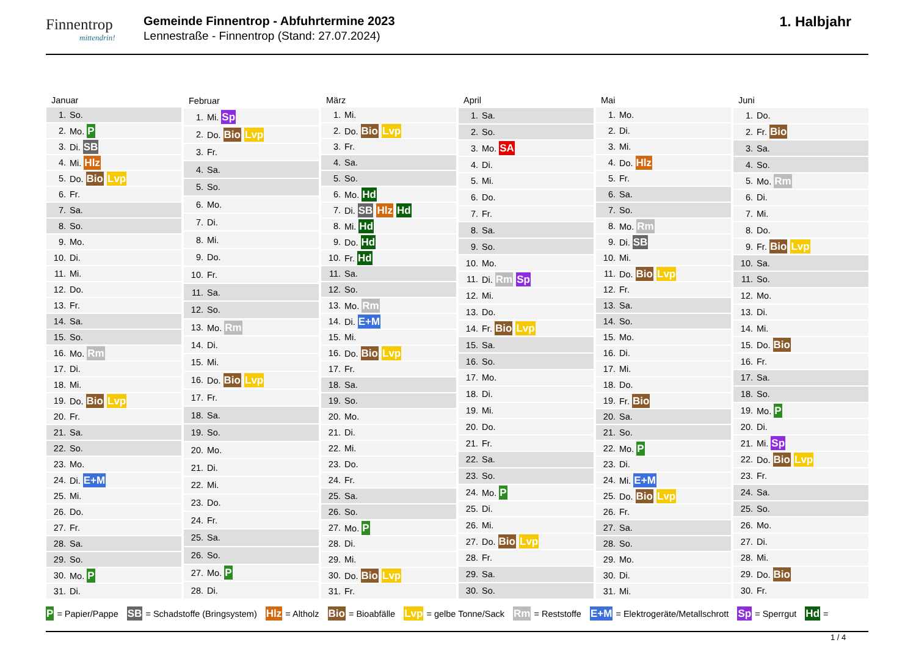Finnentrop
mittendrin!
Gemeinde Finnentrop - Abfuhrtermine 2023
Lennestraße - Finnentrop (Stand: 27.07.2024)
1. Halbjahr
| Januar | |
| --- | --- |
| 1. | So. |
| 2. | Mo. P |
| 3. | Di. SB |
| 4. | Mi. Hlz |
| 5. | Do. Bio Lvp |
| 6. | Fr. |
| 7. | Sa. |
| 8. | So. |
| 9. | Mo. |
| 10. | Di. |
| 11. | Mi. |
| 12. | Do. |
| 13. | Fr. |
| 14. | Sa. |
| 15. | So. |
| 16. | Mo. Rm |
| 17. | Di. |
| 18. | Mi. |
| 19. | Do. Bio Lvp |
| 20. | Fr. |
| 21. | Sa. |
| 22. | So. |
| 23. | Mo. |
| 24. | Di. E+M |
| 25. | Mi. |
| 26. | Do. |
| 27. | Fr. |
| 28. | Sa. |
| 29. | So. |
| 30. | Mo. P |
| 31. | Di. |
| Februar | |
| --- | --- |
| 1. | Mi. Sp |
| 2. | Do. Bio Lvp |
| 3. | Fr. |
| 4. | Sa. |
| 5. | So. |
| 6. | Mo. |
| 7. | Di. |
| 8. | Mi. |
| 9. | Do. |
| 10. | Fr. |
| 11. | Sa. |
| 12. | So. |
| 13. | Mo. Rm |
| 14. | Di. |
| 15. | Mi. |
| 16. | Do. Bio Lvp |
| 17. | Fr. |
| 18. | Sa. |
| 19. | So. |
| 20. | Mo. |
| 21. | Di. |
| 22. | Mi. |
| 23. | Do. |
| 24. | Fr. |
| 25. | Sa. |
| 26. | So. |
| 27. | Mo. P |
| 28. | Di. |
| März | |
| --- | --- |
| 1. | Mi. |
| 2. | Do. Bio Lvp |
| 3. | Fr. |
| 4. | Sa. |
| 5. | So. |
| 6. | Mo. Hd |
| 7. | Di. SB Hlz Hd |
| 8. | Mi. Hd |
| 9. | Do. Hd |
| 10. | Fr. Hd |
| 11. | Sa. |
| 12. | So. |
| 13. | Mo. Rm |
| 14. | Di. E+M |
| 15. | Mi. |
| 16. | Do. Bio Lvp |
| 17. | Fr. |
| 18. | Sa. |
| 19. | So. |
| 20. | Mo. |
| 21. | Di. |
| 22. | Mi. |
| 23. | Do. |
| 24. | Fr. |
| 25. | Sa. |
| 26. | So. |
| 27. | Mo. P |
| 28. | Di. |
| 29. | Mi. |
| 30. | Do. Bio Lvp |
| 31. | Fr. |
| April | |
| --- | --- |
| 1. | Sa. |
| 2. | So. |
| 3. | Mo. SA |
| 4. | Di. |
| 5. | Mi. |
| 6. | Do. |
| 7. | Fr. |
| 8. | Sa. |
| 9. | So. |
| 10. | Mo. |
| 11. | Di. Rm Sp |
| 12. | Mi. |
| 13. | Do. |
| 14. | Fr. Bio Lvp |
| 15. | Sa. |
| 16. | So. |
| 17. | Mo. |
| 18. | Di. |
| 19. | Mi. |
| 20. | Do. |
| 21. | Fr. |
| 22. | Sa. |
| 23. | So. |
| 24. | Mo. P |
| 25. | Di. |
| 26. | Mi. |
| 27. | Do. Bio Lvp |
| 28. | Fr. |
| 29. | Sa. |
| 30. | So. |
| Mai | |
| --- | --- |
| 1. | Mo. |
| 2. | Di. |
| 3. | Mi. |
| 4. | Do. Hlz |
| 5. | Fr. |
| 6. | Sa. |
| 7. | So. |
| 8. | Mo. Rm |
| 9. | Di. SB |
| 10. | Mi. |
| 11. | Do. Bio Lvp |
| 12. | Fr. |
| 13. | Sa. |
| 14. | So. |
| 15. | Mo. |
| 16. | Di. |
| 17. | Mi. |
| 18. | Do. |
| 19. | Fr. Bio |
| 20. | Sa. |
| 21. | So. |
| 22. | Mo. P |
| 23. | Di. |
| 24. | Mi. E+M |
| 25. | Do. Bio Lvp |
| 26. | Fr. |
| 27. | Sa. |
| 28. | So. |
| 29. | Mo. |
| 30. | Di. |
| 31. | Mi. |
| Juni | |
| --- | --- |
| 1. | Do. |
| 2. | Fr. Bio |
| 3. | Sa. |
| 4. | So. |
| 5. | Mo. Rm |
| 6. | Di. |
| 7. | Mi. |
| 8. | Do. |
| 9. | Fr. Bio Lvp |
| 10. | Sa. |
| 11. | So. |
| 12. | Mo. |
| 13. | Di. |
| 14. | Mi. |
| 15. | Do. Bio |
| 16. | Fr. |
| 17. | Sa. |
| 18. | So. |
| 19. | Mo. P |
| 20. | Di. |
| 21. | Mi. Sp |
| 22. | Do. Bio Lvp |
| 23. | Fr. |
| 24. | Sa. |
| 25. | So. |
| 26. | Mo. |
| 27. | Di. |
| 28. | Mi. |
| 29. | Do. Bio |
| 30. | Fr. |
P = Papier/Pappe SB = Schadstoffe (Bringsystem) Hlz = Altholz Bio = Bioabfälle Lvp = gelbe Tonne/Sack Rm = Reststoffe E+M = Elektrogeräte/Metallschrott Sp = Sperrgut Hd =
1 / 4